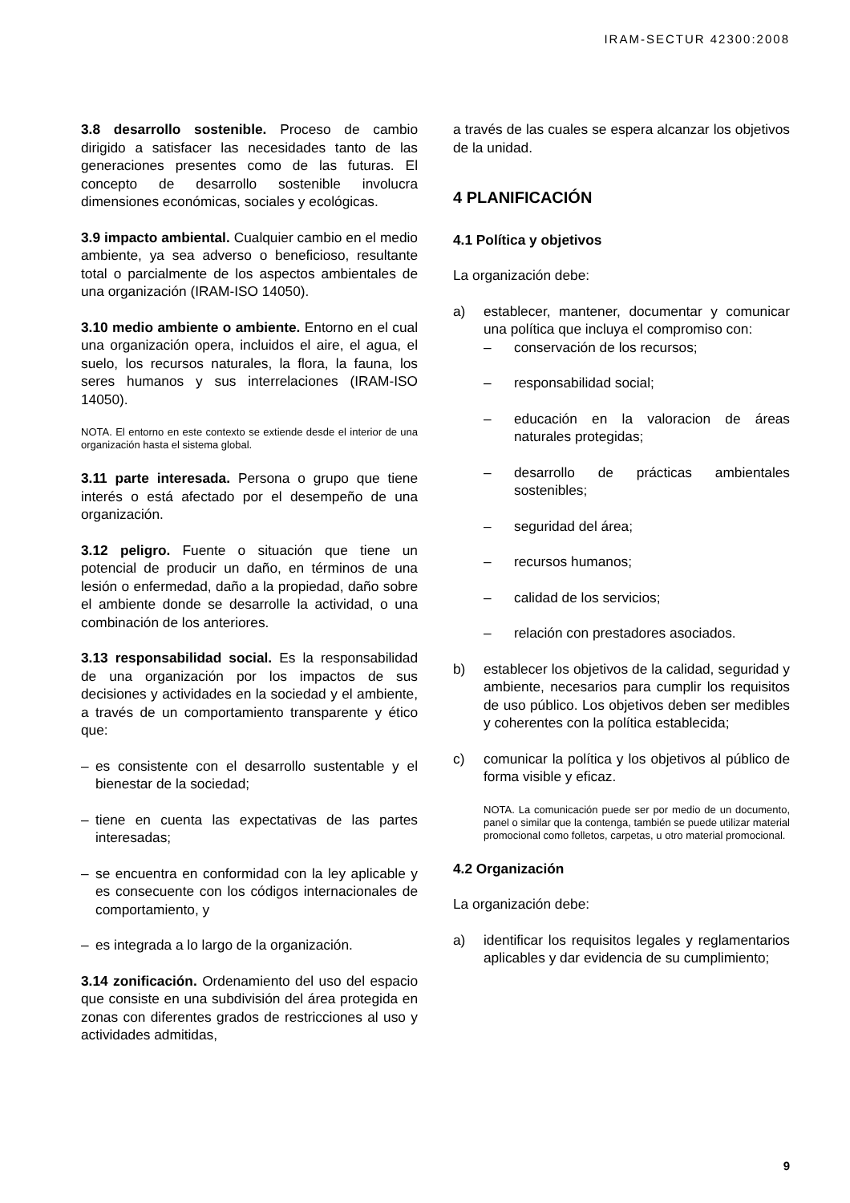IRAM-SECTUR 42300:2008
3.8 desarrollo sostenible. Proceso de cambio dirigido a satisfacer las necesidades tanto de las generaciones presentes como de las futuras. El concepto de desarrollo sostenible involucra dimensiones económicas, sociales y ecológicas.
3.9 impacto ambiental. Cualquier cambio en el medio ambiente, ya sea adverso o beneficioso, resultante total o parcialmente de los aspectos ambientales de una organización (IRAM-ISO 14050).
3.10 medio ambiente o ambiente. Entorno en el cual una organización opera, incluidos el aire, el agua, el suelo, los recursos naturales, la flora, la fauna, los seres humanos y sus interrelaciones (IRAM-ISO 14050).
NOTA. El entorno en este contexto se extiende desde el interior de una organización hasta el sistema global.
3.11 parte interesada. Persona o grupo que tiene interés o está afectado por el desempeño de una organización.
3.12 peligro. Fuente o situación que tiene un potencial de producir un daño, en términos de una lesión o enfermedad, daño a la propiedad, daño sobre el ambiente donde se desarrolle la actividad, o una combinación de los anteriores.
3.13 responsabilidad social. Es la responsabilidad de una organización por los impactos de sus decisiones y actividades en la sociedad y el ambiente, a través de un comportamiento transparente y ético que:
– es consistente con el desarrollo sustentable y el bienestar de la sociedad;
– tiene en cuenta las expectativas de las partes interesadas;
– se encuentra en conformidad con la ley aplicable y es consecuente con los códigos internacionales de comportamiento, y
– es integrada a lo largo de la organización.
3.14 zonificación. Ordenamiento del uso del espacio que consiste en una subdivisión del área protegida en zonas con diferentes grados de restricciones al uso y actividades admitidas,
a través de las cuales se espera alcanzar los objetivos de la unidad.
4 PLANIFICACIÓN
4.1 Política y objetivos
La organización debe:
a) establecer, mantener, documentar y comunicar una política que incluya el compromiso con:
– conservación de los recursos;
– responsabilidad social;
– educación en la valoracion de áreas naturales protegidas;
– desarrollo de prácticas ambientales sostenibles;
– seguridad del área;
– recursos humanos;
– calidad de los servicios;
– relación con prestadores asociados.
b) establecer los objetivos de la calidad, seguridad y ambiente, necesarios para cumplir los requisitos de uso público. Los objetivos deben ser medibles y coherentes con la política establecida;
c) comunicar la política y los objetivos al público de forma visible y eficaz.
NOTA. La comunicación puede ser por medio de un documento, panel o similar que la contenga, también se puede utilizar material promocional como folletos, carpetas, u otro material promocional.
4.2 Organización
La organización debe:
a) identificar los requisitos legales y reglamentarios aplicables y dar evidencia de su cumplimiento;
9